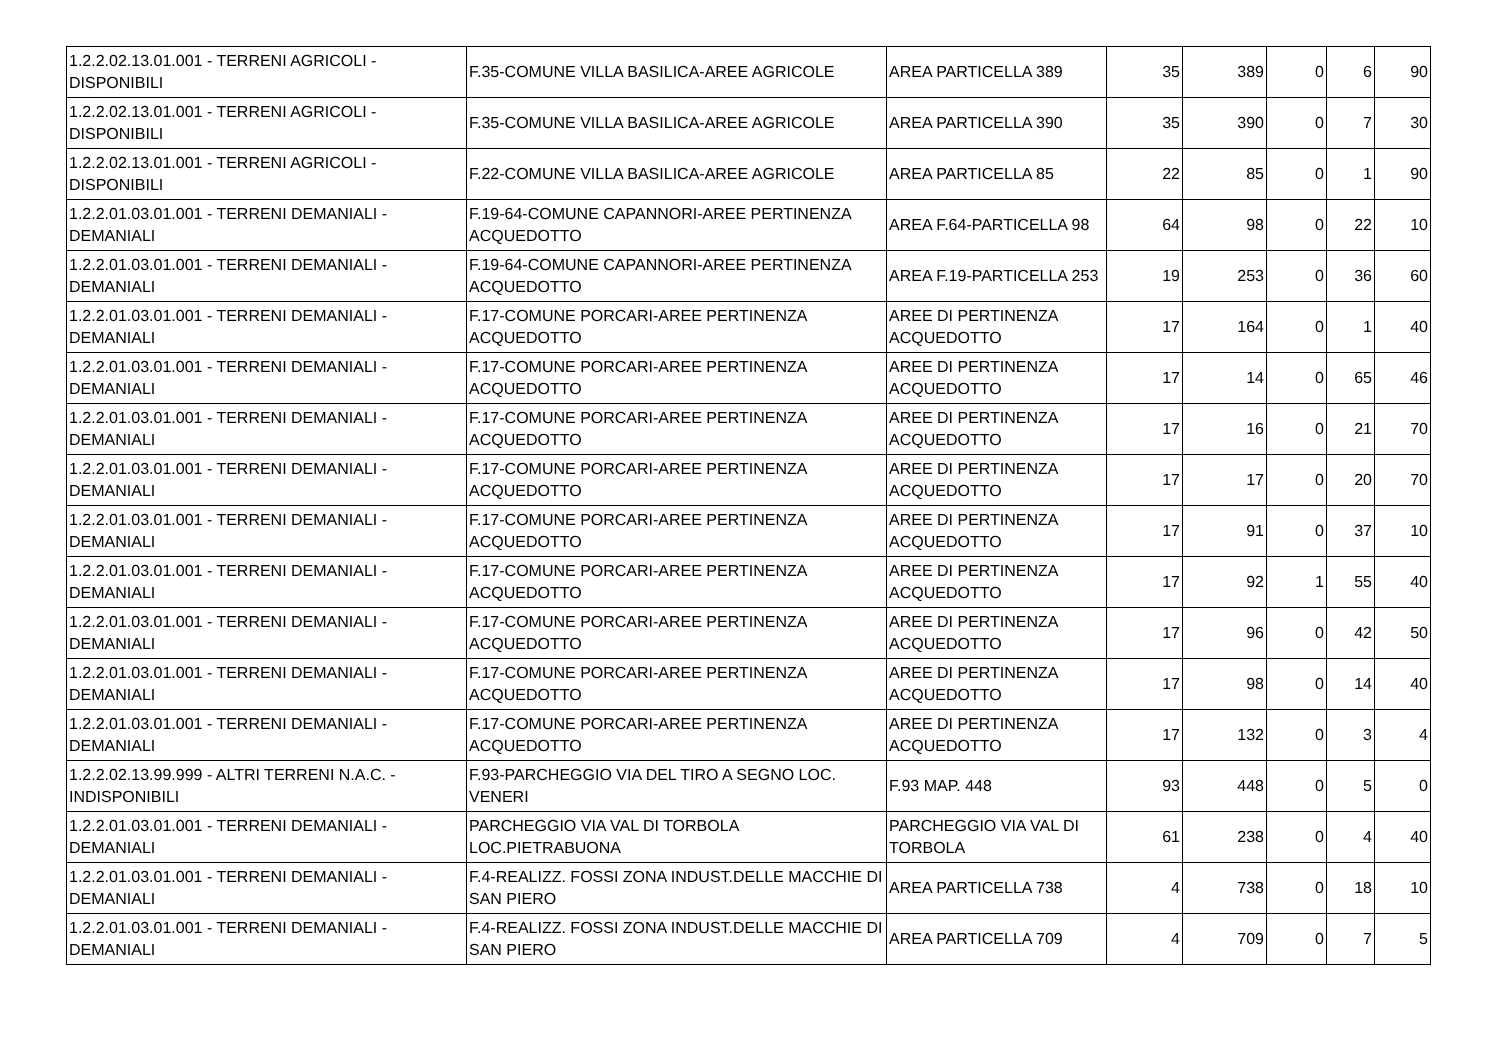| 1.2.2.02.13.01.001 - TERRENI AGRICOLI - DISPONIBILI | F.35-COMUNE VILLA BASILICA-AREE AGRICOLE | AREA PARTICELLA 389 | 35 | 389 | 0 | 6 | 90 |
| 1.2.2.02.13.01.001 - TERRENI AGRICOLI - DISPONIBILI | F.35-COMUNE VILLA BASILICA-AREE AGRICOLE | AREA PARTICELLA 390 | 35 | 390 | 0 | 7 | 30 |
| 1.2.2.02.13.01.001 - TERRENI AGRICOLI - DISPONIBILI | F.22-COMUNE VILLA BASILICA-AREE AGRICOLE | AREA PARTICELLA 85 | 22 | 85 | 0 | 1 | 90 |
| 1.2.2.01.03.01.001 - TERRENI DEMANIALI - DEMANIALI | F.19-64-COMUNE CAPANNORI-AREE PERTINENZA ACQUEDOTTO | AREA F.64-PARTICELLA 98 | 64 | 98 | 0 | 22 | 10 |
| 1.2.2.01.03.01.001 - TERRENI DEMANIALI - DEMANIALI | F.19-64-COMUNE CAPANNORI-AREE PERTINENZA ACQUEDOTTO | AREA F.19-PARTICELLA 253 | 19 | 253 | 0 | 36 | 60 |
| 1.2.2.01.03.01.001 - TERRENI DEMANIALI - DEMANIALI | F.17-COMUNE PORCARI-AREE PERTINENZA ACQUEDOTTO | AREE DI PERTINENZA ACQUEDOTTO | 17 | 164 | 0 | 1 | 40 |
| 1.2.2.01.03.01.001 - TERRENI DEMANIALI - DEMANIALI | F.17-COMUNE PORCARI-AREE PERTINENZA ACQUEDOTTO | AREE DI PERTINENZA ACQUEDOTTO | 17 | 14 | 0 | 65 | 46 |
| 1.2.2.01.03.01.001 - TERRENI DEMANIALI - DEMANIALI | F.17-COMUNE PORCARI-AREE PERTINENZA ACQUEDOTTO | AREE DI PERTINENZA ACQUEDOTTO | 17 | 16 | 0 | 21 | 70 |
| 1.2.2.01.03.01.001 - TERRENI DEMANIALI - DEMANIALI | F.17-COMUNE PORCARI-AREE PERTINENZA ACQUEDOTTO | AREE DI PERTINENZA ACQUEDOTTO | 17 | 17 | 0 | 20 | 70 |
| 1.2.2.01.03.01.001 - TERRENI DEMANIALI - DEMANIALI | F.17-COMUNE PORCARI-AREE PERTINENZA ACQUEDOTTO | AREE DI PERTINENZA ACQUEDOTTO | 17 | 91 | 0 | 37 | 10 |
| 1.2.2.01.03.01.001 - TERRENI DEMANIALI - DEMANIALI | F.17-COMUNE PORCARI-AREE PERTINENZA ACQUEDOTTO | AREE DI PERTINENZA ACQUEDOTTO | 17 | 92 | 1 | 55 | 40 |
| 1.2.2.01.03.01.001 - TERRENI DEMANIALI - DEMANIALI | F.17-COMUNE PORCARI-AREE PERTINENZA ACQUEDOTTO | AREE DI PERTINENZA ACQUEDOTTO | 17 | 96 | 0 | 42 | 50 |
| 1.2.2.01.03.01.001 - TERRENI DEMANIALI - DEMANIALI | F.17-COMUNE PORCARI-AREE PERTINENZA ACQUEDOTTO | AREE DI PERTINENZA ACQUEDOTTO | 17 | 98 | 0 | 14 | 40 |
| 1.2.2.01.03.01.001 - TERRENI DEMANIALI - DEMANIALI | F.17-COMUNE PORCARI-AREE PERTINENZA ACQUEDOTTO | AREE DI PERTINENZA ACQUEDOTTO | 17 | 132 | 0 | 3 | 4 |
| 1.2.2.02.13.99.999 - ALTRI TERRENI N.A.C. - INDISPONIBILI | F.93-PARCHEGGIO VIA DEL TIRO A SEGNO LOC. VENERI | F.93 MAP. 448 | 93 | 448 | 0 | 5 | 0 |
| 1.2.2.01.03.01.001 - TERRENI DEMANIALI - DEMANIALI | PARCHEGGIO VIA VAL DI TORBOLA LOC.PIETRABUONA | PARCHEGGIO VIA VAL DI TORBOLA | 61 | 238 | 0 | 4 | 40 |
| 1.2.2.01.03.01.001 - TERRENI DEMANIALI - DEMANIALI | F.4-REALIZZ. FOSSI ZONA INDUST.DELLE MACCHIE DI SAN PIERO | AREA PARTICELLA 738 | 4 | 738 | 0 | 18 | 10 |
| 1.2.2.01.03.01.001 - TERRENI DEMANIALI - DEMANIALI | F.4-REALIZZ. FOSSI ZONA INDUST.DELLE MACCHIE DI SAN PIERO | AREA PARTICELLA 709 | 4 | 709 | 0 | 7 | 5 |